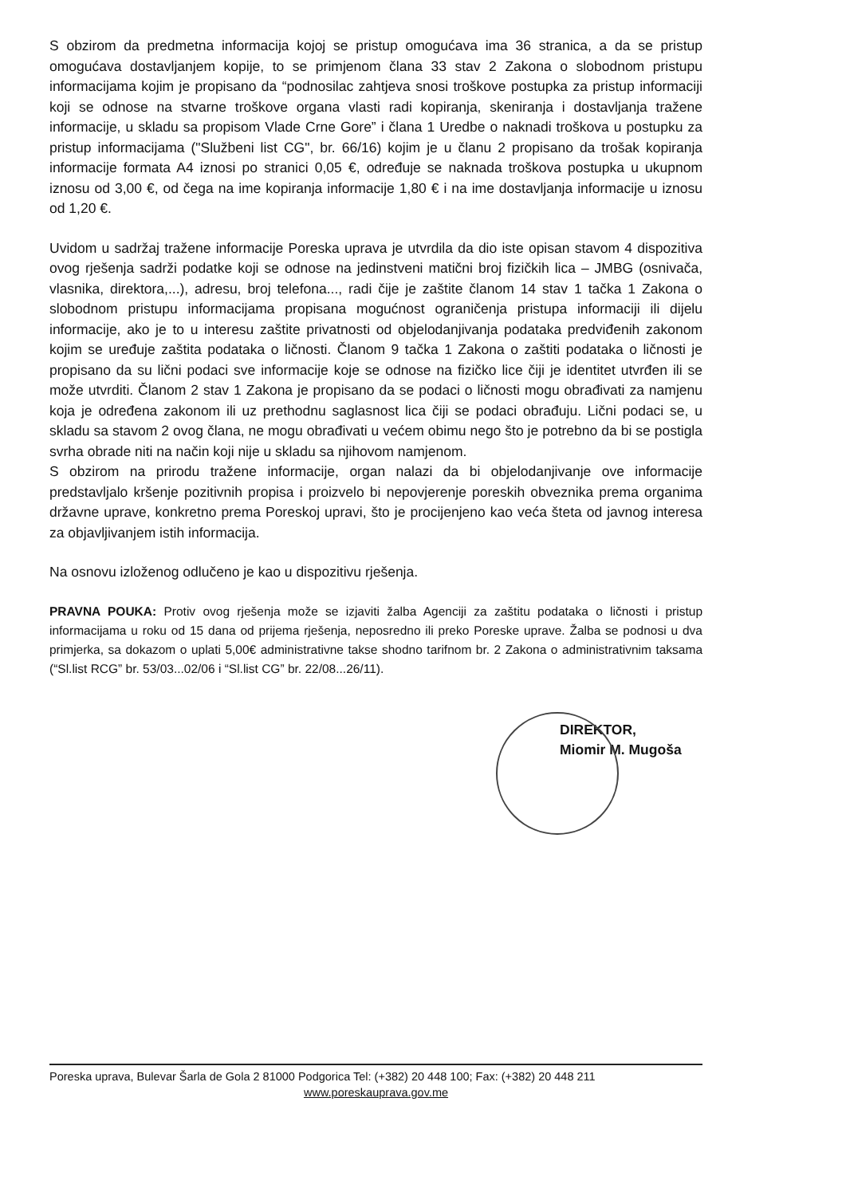S obzirom da predmetna informacija kojoj se pristup omogućava ima 36 stranica, a da se pristup omogućava dostavljanjem kopije, to se primjenom člana 33 stav 2 Zakona o slobodnom pristupu informacijama kojim je propisano da “podnosilac zahtjeva snosi troškove postupka za pristup informaciji koji se odnose na stvarne troškove organa vlasti radi kopiranja, skeniranja i dostavljanja tražene informacije, u skladu sa propisom Vlade Crne Gore” i člana 1 Uredbe o naknadi troškova u postupku za pristup informacijama ("Službeni list CG", br. 66/16) kojim je u članu 2 propisano da trošak kopiranja informacije formata A4 iznosi po stranici 0,05 €, određuje se naknada troškova postupka u ukupnom iznosu od 3,00 €, od čega na ime kopiranja informacije 1,80 € i na ime dostavljanja informacije u iznosu od 1,20 €.
Uvidom u sadržaj tražene informacije Poreska uprava je utvrdila da dio iste opisan stavom 4 dispozitiva ovog rješenja sadrži podatke koji se odnose na jedinstveni matični broj fizičkih lica – JMBG (osnivača, vlasnika, direktora,...), adresu, broj telefona..., radi čije je zaštite članom 14 stav 1 tačka 1 Zakona o slobodnom pristupu informacijama propisana mogućnost ograničenja pristupa informaciji ili dijelu informacije, ako je to u interesu zaštite privatnosti od objelodanjivanja podataka predviđenih zakonom kojim se uređuje zaštita podataka o ličnosti. Članom 9 tačka 1 Zakona o zaštiti podataka o ličnosti je propisano da su lični podaci sve informacije koje se odnose na fizičko lice čiji je identitet utvrđen ili se može utvrditi. Članom 2 stav 1 Zakona je propisano da se podaci o ličnosti mogu obrađivati za namjenu koja je određena zakonom ili uz prethodnu saglasnost lica čiji se podaci obrađuju. Lični podaci se, u skladu sa stavom 2 ovog člana, ne mogu obrađivati u većem obimu nego što je potrebno da bi se postigla svrha obrade niti na način koji nije u skladu sa njihovom namjenom.
S obzirom na prirodu tražene informacije, organ nalazi da bi objelodanjivanje ove informacije predstavljalo kršenje pozitivnih propisa i proizvelo bi nepovjerenje poreskih obveznika prema organima državne uprave, konkretno prema Poreskoj upravi, što je procijenjeno kao veća šteta od javnog interesa za objavljivanjem istih informacija.
Na osnovu izloženog odlučeno je kao u dispozitivu rješenja.
PRAVNA POUKA: Protiv ovog rješenja može se izjaviti žalba Agenciji za zaštitu podataka o ličnosti i pristup informacijama u roku od 15 dana od prijema rješenja, neposredno ili preko Poreske uprave. Žalba se podnosi u dva primjerka, sa dokazom o uplati 5,00€ administrativne takse shodno tarifnom br. 2 Zakona o administrativnim taksama (“Sl.list RCG” br. 53/03...02/06 i “Sl.list CG” br. 22/08...26/11).
DIREKTOR,
Miomir M. Mugoša
Poreska uprava, Bulevar Šarla de Gola 2 81000 Podgorica Tel: (+382) 20 448 100; Fax: (+382) 20 448 211
www.poreskauprava.gov.me